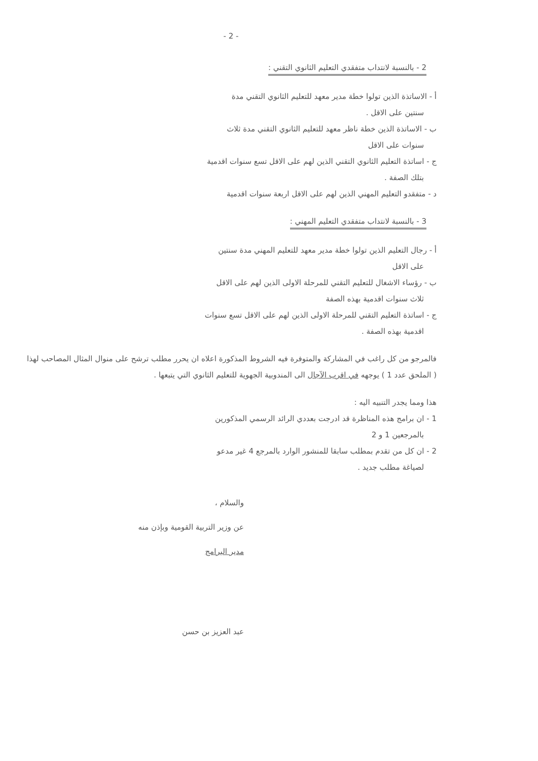- 2 -
2 - بالنسبة لانتداب متفقدي التعليم الثانوي التقني :
أ - الاساتذة الذين تولوا خطة مدير معهد للتعليم الثانوي التقني مدة
سنتين على الاقل .
ب - الاساتذة الذين خطة ناظر معهد للتعليم الثانوي التقني مدة ثلاث
سنوات على الاقل
ج - اساتذة التعليم الثانوي التقني الذين لهم على الاقل تسع سنوات اقدمية
بتلك الصفة .
د - متفقدو التعليم المهني الذين لهم على الاقل اربعة سنوات اقدمية
3 - بالنسبة لانتداب متفقدي التعليم المهني :
أ - رجال التعليم الذين تولوا خطة مدير معهد للتعليم المهني مدة سنتين
على الاقل
ب - رؤساء الاشغال للتعليم التقني للمرحلة الاولى الذين لهم على الاقل
ثلاث سنوات اقدمية بهذه الصفة
ج - اساتذة التعليم التقني للمرحلة الاولى الذين لهم على الاقل تسع سنوات
اقدمية بهذه الصفة .
فالمرجو من كل راغب في المشاركة والمتوفرة فيه الشروط المذكورة اعلاه ان يحرر مطلب ترشح على منوال المثال المصاحب لهذا ( الملحق عدد 1 ) يوجهه في اقرب الآجال الى المندوبية الجهوية للتعليم الثانوي التي يتبعها .
هذا ومما يجدر التنبيه اليه :
1 - ان برامج هذه المناظرة قد ادرجت بعددي الرائد الرسمي المذكورين
بالمرجعين 1 و 2
2 - ان كل من تقدم بمطلب سابقا للمنشور الوارد بالمرجع 4 غير مدعو
لصياغة مطلب جديد .
والسلام ،
عن وزير التربية القومية وبإذن منه
مدير البرامج
عبد العزيز بن حسن